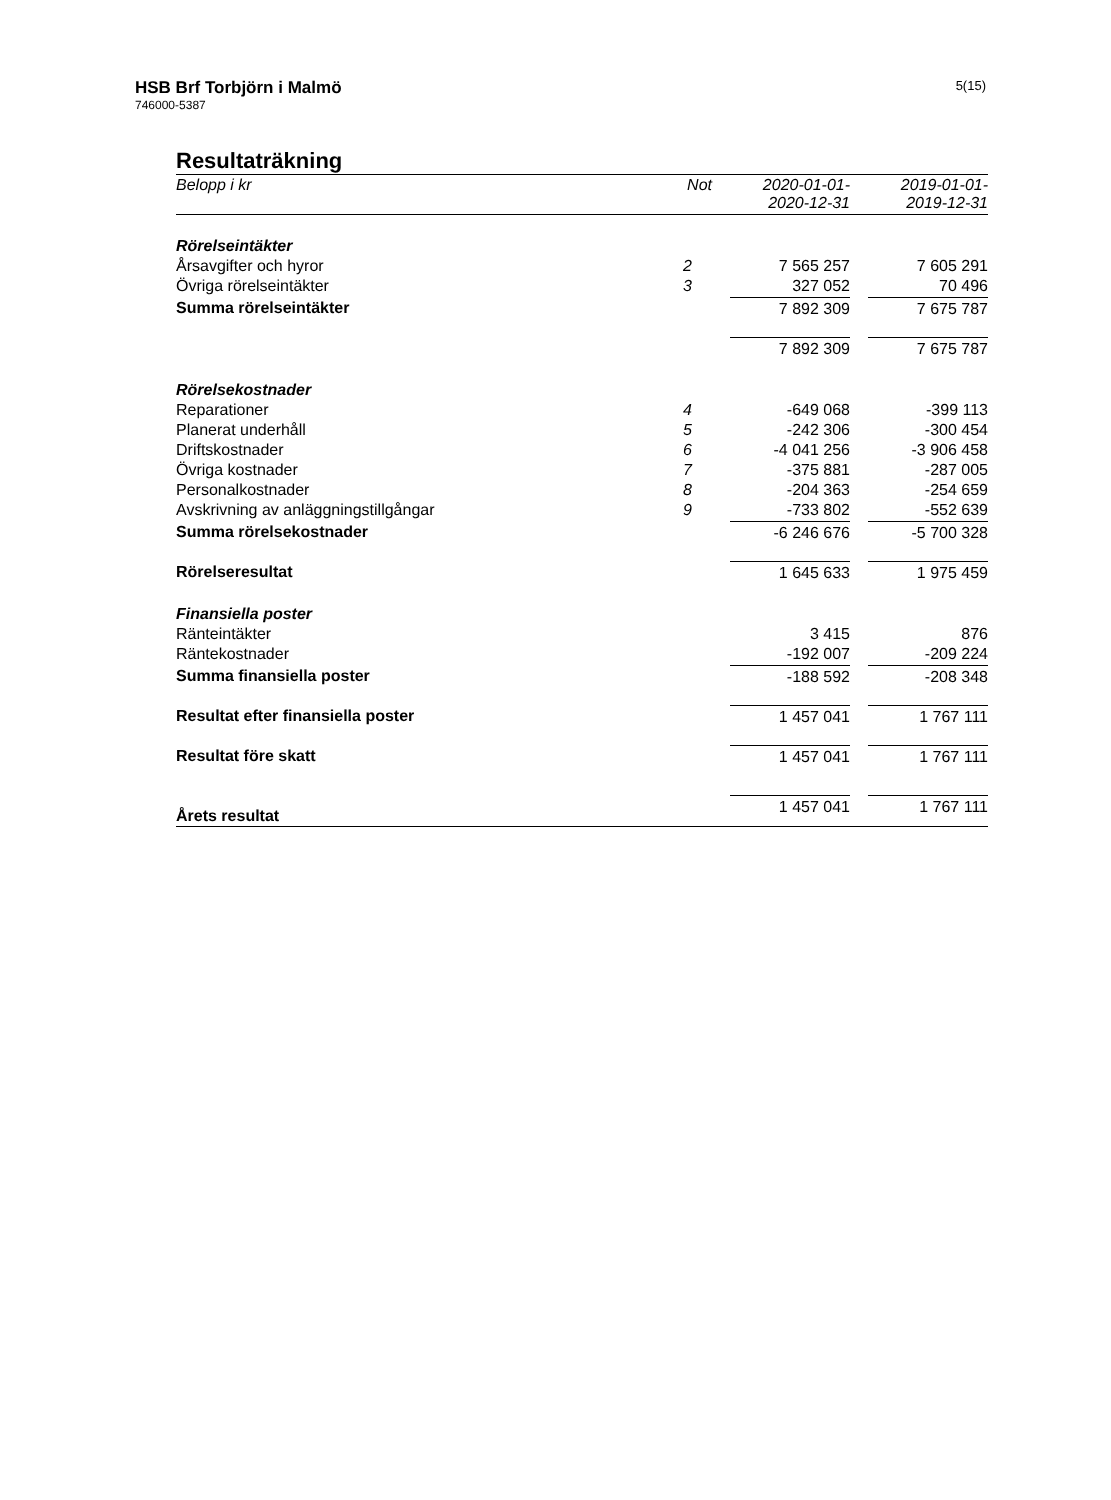HSB Brf Torbjörn i Malmö
746000-5387
5(15)
Resultaträkning
| Belopp i kr | Not | 2020-01-01- 2020-12-31 | 2019-01-01- 2019-12-31 |
| --- | --- | --- | --- |
| Rörelseintäkter | | | |
| Årsavgifter och hyror | 2 | 7 565 257 | 7 605 291 |
| Övriga rörelseintäkter | 3 | 327 052 | 70 496 |
| Summa rörelseintäkter | | 7 892 309 | 7 675 787 |
| | | 7 892 309 | 7 675 787 |
| Rörelsekostnader | | | |
| Reparationer | 4 | -649 068 | -399 113 |
| Planerat underhåll | 5 | -242 306 | -300 454 |
| Driftskostnader | 6 | -4 041 256 | -3 906 458 |
| Övriga kostnader | 7 | -375 881 | -287 005 |
| Personalkostnader | 8 | -204 363 | -254 659 |
| Avskrivning av anläggningstillgångar | 9 | -733 802 | -552 639 |
| Summa rörelsekostnader | | -6 246 676 | -5 700 328 |
| Rörelseresultat | | 1 645 633 | 1 975 459 |
| Finansiella poster | | | |
| Ränteintäkter | | 3 415 | 876 |
| Räntekostnader | | -192 007 | -209 224 |
| Summa finansiella poster | | -188 592 | -208 348 |
| Resultat efter finansiella poster | | 1 457 041 | 1 767 111 |
| Resultat före skatt | | 1 457 041 | 1 767 111 |
| Årets resultat | | 1 457 041 | 1 767 111 |